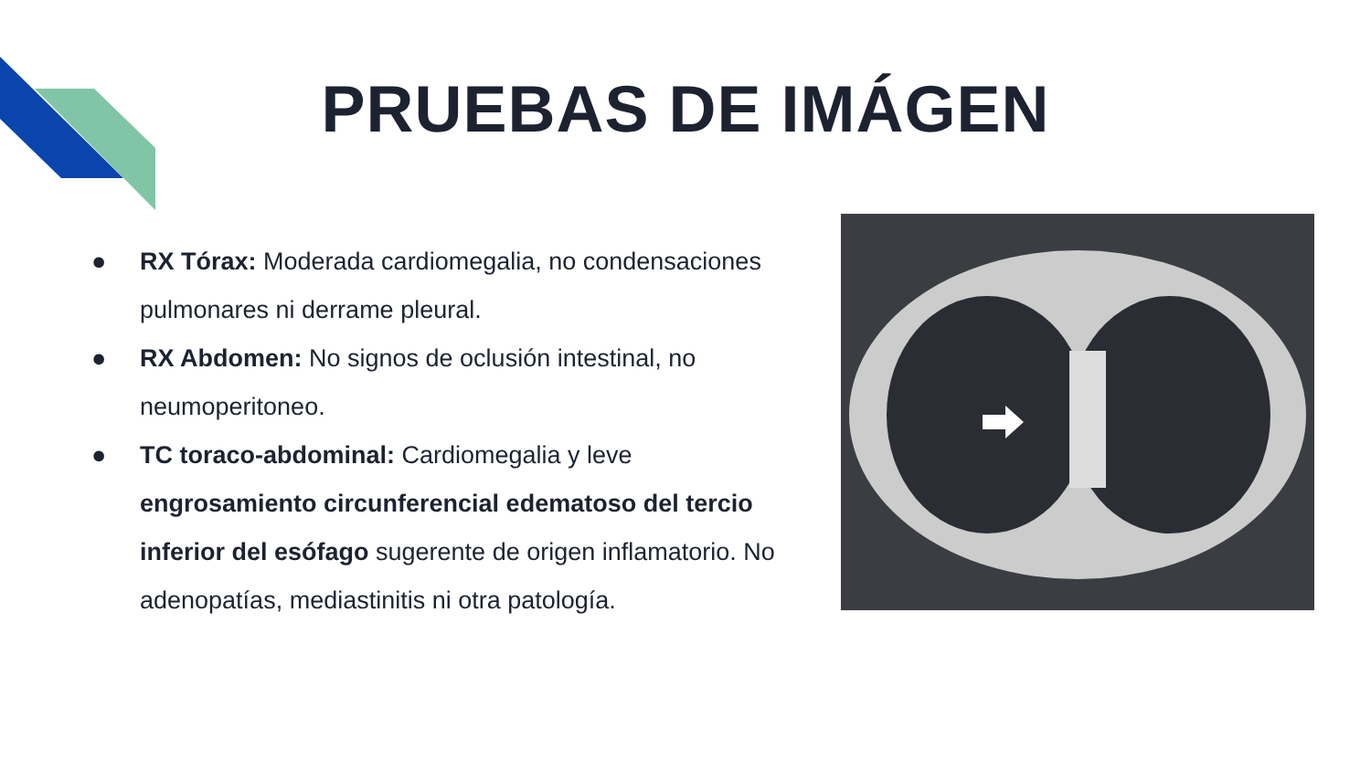PRUEBAS DE IMÁGEN
● RX Tórax: Moderada cardiomegalia, no condensaciones pulmonares ni derrame pleural.
● RX Abdomen: No signos de oclusión intestinal, no neumoperitoneo.
● TC toraco-abdominal: Cardiomegalia y leve engrosamiento circunferencial edematoso del tercio inferior del esófago sugerente de origen inflamatorio. No adenopatías, mediastinitis ni otra patología.